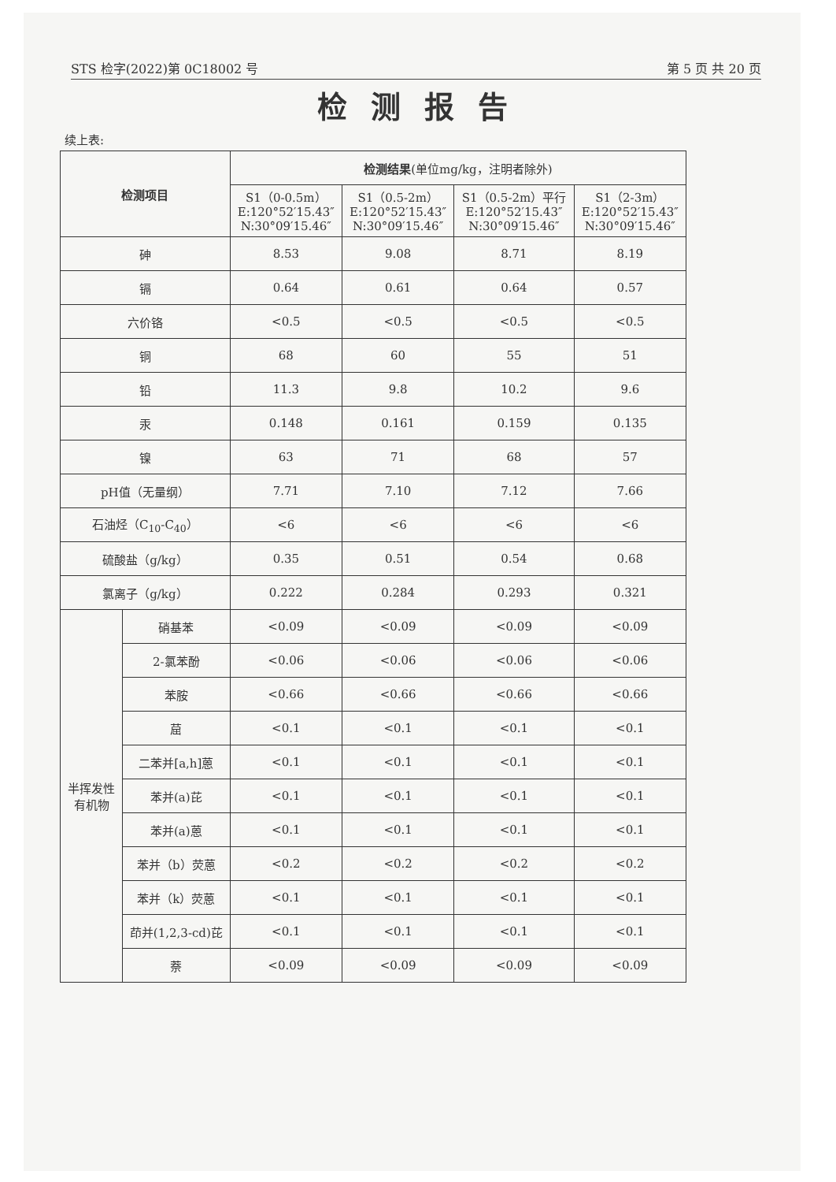STS 检字(2022)第 0C18002 号 第 5 页 共 20 页
检测报告
续上表:
| 检测项目 | | 检测结果 (单位mg/kg，注明者除外) | | | |
| --- | --- | --- | --- | --- | --- |
| | | S1（0-0.5m） E:120°52′15.43″ N:30°09′15.46″ | S1（0.5-2m） E:120°52′15.43″ N:30°09′15.46″ | S1（0.5-2m）平行 E:120°52′15.43″ N:30°09′15.46″ | S1（2-3m） E:120°52′15.43″ N:30°09′15.46″ |
| 砷 | | 8.53 | 9.08 | 8.71 | 8.19 |
| 镉 | | 0.64 | 0.61 | 0.64 | 0.57 |
| 六价铬 | | <0.5 | <0.5 | <0.5 | <0.5 |
| 铜 | | 68 | 60 | 55 | 51 |
| 铅 | | 11.3 | 9.8 | 10.2 | 9.6 |
| 汞 | | 0.148 | 0.161 | 0.159 | 0.135 |
| 镍 | | 63 | 71 | 68 | 57 |
| pH值（无量纲） | | 7.71 | 7.10 | 7.12 | 7.66 |
| 石油烃（C<sub>10</sub>-C<sub>40</sub>） | | <6 | <6 | <6 | <6 |
| 硫酸盐（g/kg） | | 0.35 | 0.51 | 0.54 | 0.68 |
| 氯离子（g/kg） | | 0.222 | 0.284 | 0.293 | 0.321 |
| 半挥发性有机物 | 硝基苯 | <0.09 | <0.09 | <0.09 | <0.09 |
| | 2-氯苯酚 | <0.06 | <0.06 | <0.06 | <0.06 |
| | 苯胺 | <0.66 | <0.66 | <0.66 | <0.66 |
| | 䓛 | <0.1 | <0.1 | <0.1 | <0.1 |
| | 二苯并[a,h]蒽 | <0.1 | <0.1 | <0.1 | <0.1 |
| | 苯并(a)芘 | <0.1 | <0.1 | <0.1 | <0.1 |
| | 苯并(a)蒽 | <0.1 | <0.1 | <0.1 | <0.1 |
| | 苯并（b）荧蒽 | <0.2 | <0.2 | <0.2 | <0.2 |
| | 苯并（k）荧蒽 | <0.1 | <0.1 | <0.1 | <0.1 |
| | 茚并(1,2,3-cd)芘 | <0.1 | <0.1 | <0.1 | <0.1 |
| | 萘 | <0.09 | <0.09 | <0.09 | <0.09 |